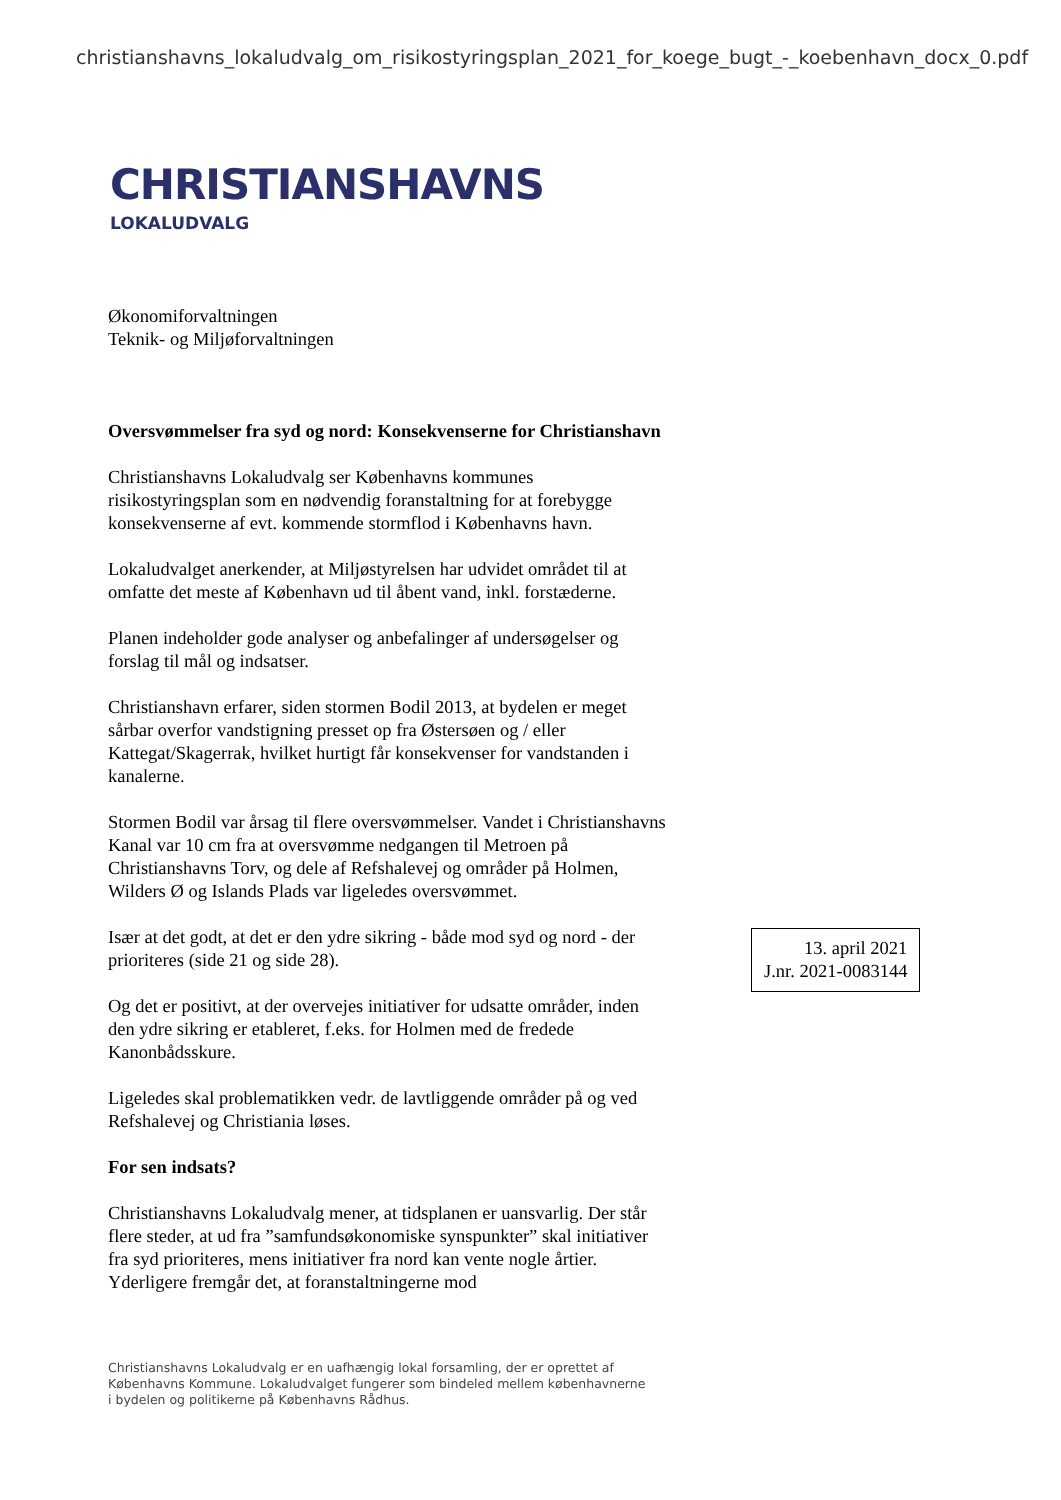christianshavns_lokaludvalg_om_risikostyringsplan_2021_for_koege_bugt_-_koebenhavn_docx_0.pdf
CHRISTIANSHAVNS
LOKALUDVALG
Økonomiforvaltningen
Teknik- og Miljøforvaltningen
Oversvømmelser fra syd og nord: Konsekvenserne for Christianshavn
Christianshavns Lokaludvalg ser Københavns kommunes risikostyringsplan som en nødvendig foranstaltning for at forebygge konsekvenserne af evt. kommende stormflod i Københavns havn.
Lokaludvalget anerkender, at Miljøstyrelsen har udvidet området til at omfatte det meste af København ud til åbent vand, inkl. forstæderne.
Planen indeholder gode analyser og anbefalinger af undersøgelser og forslag til mål og indsatser.
Christianshavn erfarer, siden stormen Bodil 2013, at bydelen er meget sårbar overfor vandstigning presset op fra Østersøen og / eller Kattegat/Skagerrak, hvilket hurtigt får konsekvenser for vandstanden i kanalerne.
Stormen Bodil var årsag til flere oversvømmelser. Vandet i Christianshavns Kanal var 10 cm fra at oversvømme nedgangen til Metroen på Christianshavns Torv, og dele af Refshalevej og områder på Holmen, Wilders Ø og Islands Plads var ligeledes oversvømmet.
Især at det godt, at det er den ydre sikring - både mod syd og nord - der prioriteres (side 21 og side 28).
Og det er positivt, at der overvejes initiativer for udsatte områder, inden den ydre sikring er etableret, f.eks. for Holmen med de fredede Kanonbådsskure.
Ligeledes skal problematikken vedr. de lavtliggende områder på og ved Refshalevej og Christiania løses.
For sen indsats?
Christianshavns Lokaludvalg mener, at tidsplanen er uansvarlig. Der står flere steder, at ud fra ”samfundsøkonomiske synspunkter” skal initiativer fra syd prioriteres, mens initiativer fra nord kan vente nogle årtier. Yderligere fremgår det, at foranstaltningerne mod
13. april 2021
J.nr. 2021-0083144
Christianshavns Lokaludvalg er en uafhængig lokal forsamling, der er oprettet af Københavns Kommune. Lokaludvalget fungerer som bindeled mellem københavnerne i bydelen og politikerne på Københavns Rådhus.